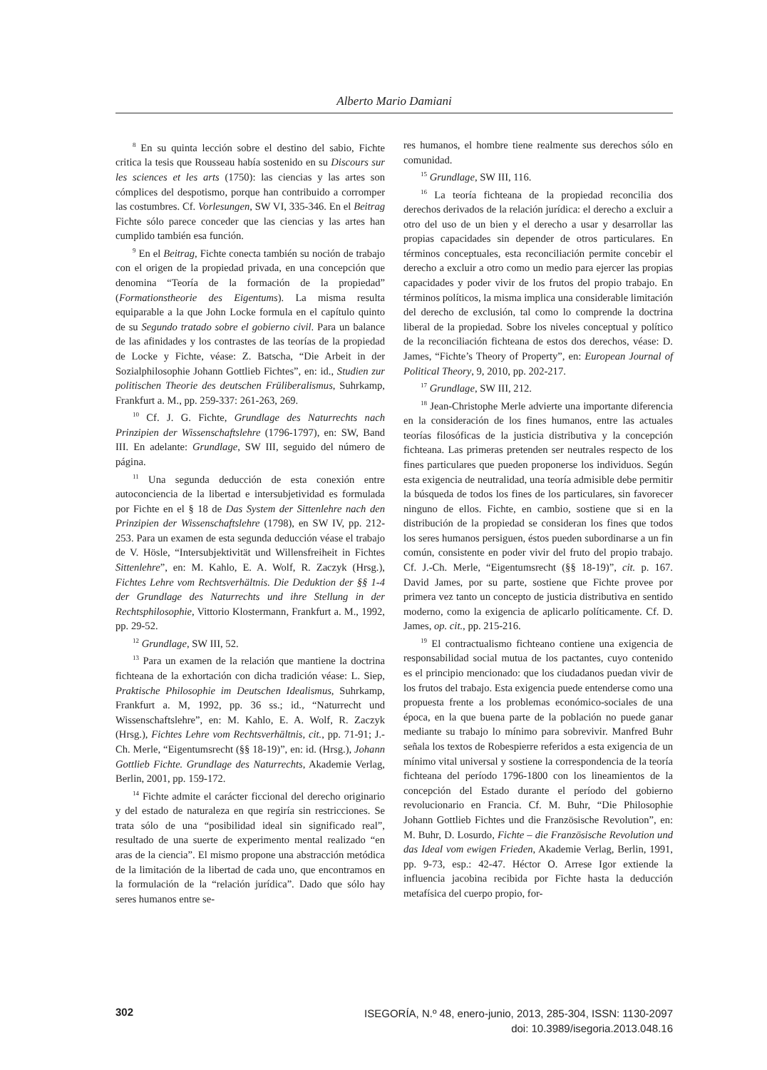Alberto Mario Damiani
<sup>8</sup> En su quinta lección sobre el destino del sabio, Fichte critica la tesis que Rousseau había sostenido en su Discours sur les sciences et les arts (1750): las ciencias y las artes son cómplices del despotismo, porque han contribuido a corromper las costumbres. Cf. Vorlesungen, SW VI, 335-346. En el Beitrag Fichte sólo parece conceder que las ciencias y las artes han cumplido también esa función.
<sup>9</sup> En el Beitrag, Fichte conecta también su noción de trabajo con el origen de la propiedad privada, en una concepción que denomina “Teoría de la formación de la propiedad” (Formationstheorie des Eigentums). La misma resulta equiparable a la que John Locke formula en el capítulo quinto de su Segundo tratado sobre el gobierno civil. Para un balance de las afinidades y los contrastes de las teorías de la propiedad de Locke y Fichte, véase: Z. Batscha, “Die Arbeit in der Sozialphilosophie Johann Gottlieb Fichtes”, en: id., Studien zur politischen Theorie des deutschen Früliberalismus, Suhrkamp, Frankfurt a. M., pp. 259-337: 261-263, 269.
<sup>10</sup> Cf. J. G. Fichte, Grundlage des Naturrechts nach Prinzipien der Wissenschaftslehre (1796-1797), en: SW, Band III. En adelante: Grundlage, SW III, seguido del número de página.
<sup>11</sup> Una segunda deducción de esta conexión entre autoconciencia de la libertad e intersubjetividad es formulada por Fichte en el § 18 de Das System der Sittenlehre nach den Prinzipien der Wissenschaftslehre (1798), en SW IV, pp. 212- 253. Para un examen de esta segunda deducción véase el trabajo de V. Hösle, “Intersubjektivität und Willensfreiheit in Fichtes Sittenlehre”, en: M. Kahlo, E. A. Wolf, R. Zaczyk (Hrsg.), Fichtes Lehre vom Rechtsverhältnis. Die Deduktion der §§ 1-4 der Grundlage des Naturrechts und ihre Stellung in der Rechtsphilosophie, Vittorio Klostermann, Frankfurt a. M., 1992, pp. 29-52.
<sup>12</sup> Grundlage, SW III, 52.
<sup>13</sup> Para un examen de la relación que mantiene la doctrina fichteana de la exhortación con dicha tradición véase: L. Siep, Praktische Philosophie im Deutschen Idealismus, Suhrkamp, Frankfurt a. M, 1992, pp. 36 ss.; id., “Naturrecht und Wissenschaftslehre”, en: M. Kahlo, E. A. Wolf, R. Zaczyk (Hrsg.), Fichtes Lehre vom Rechtsverhältnis, cit., pp. 71-91; J.-Ch. Merle, “Eigentumsrecht (§§ 18-19)”, en: id. (Hrsg.), Johann Gottlieb Fichte. Grundlage des Naturrechts, Akademie Verlag, Berlin, 2001, pp. 159-172.
<sup>14</sup> Fichte admite el carácter ficcional del derecho originario y del estado de naturaleza en que regiría sin restricciones. Se trata sólo de una “posibilidad ideal sin significado real”, resultado de una suerte de experimento mental realizado “en aras de la ciencia”. El mismo propone una abstracción metódica de la limitación de la libertad de cada uno, que encontramos en la formulación de la “relación jurídica”. Dado que sólo hay seres humanos entre se-
res humanos, el hombre tiene realmente sus derechos sólo en comunidad.
<sup>15</sup> Grundlage, SW III, 116.
<sup>16</sup> La teoría fichteana de la propiedad reconcilia dos derechos derivados de la relación jurídica: el derecho a excluir a otro del uso de un bien y el derecho a usar y desarrollar las propias capacidades sin depender de otros particulares. En términos conceptuales, esta reconciliación permite concebir el derecho a excluir a otro como un medio para ejercer las propias capacidades y poder vivir de los frutos del propio trabajo. En términos políticos, la misma implica una considerable limitación del derecho de exclusión, tal como lo comprende la doctrina liberal de la propiedad. Sobre los niveles conceptual y político de la reconciliación fichteana de estos dos derechos, véase: D. James, “Fichte’s Theory of Property”, en: European Journal of Political Theory, 9, 2010, pp. 202-217.
<sup>17</sup> Grundlage, SW III, 212.
<sup>18</sup> Jean-Christophe Merle advierte una importante diferencia en la consideración de los fines humanos, entre las actuales teorías filosóficas de la justicia distributiva y la concepción fichteana. Las primeras pretenden ser neutrales respecto de los fines particulares que pueden proponerse los individuos. Según esta exigencia de neutralidad, una teoría admisible debe permitir la búsqueda de todos los fines de los particulares, sin favorecer ninguno de ellos. Fichte, en cambio, sostiene que si en la distribución de la propiedad se consideran los fines que todos los seres humanos persiguen, éstos pueden subordinarse a un fin común, consistente en poder vivir del fruto del propio trabajo. Cf. J.-Ch. Merle, “Eigentumsrecht (§§ 18-19)”, cit. p. 167. David James, por su parte, sostiene que Fichte provee por primera vez tanto un concepto de justicia distributiva en sentido moderno, como la exigencia de aplicarlo políticamente. Cf. D. James, op. cit., pp. 215-216.
<sup>19</sup> El contractualismo fichteano contiene una exigencia de responsabilidad social mutua de los pactantes, cuyo contenido es el principio mencionado: que los ciudadanos puedan vivir de los frutos del trabajo. Esta exigencia puede entenderse como una propuesta frente a los problemas económico-sociales de una época, en la que buena parte de la población no puede ganar mediante su trabajo lo mínimo para sobrevivir. Manfred Buhr señala los textos de Robespierre referidos a esta exigencia de un mínimo vital universal y sostiene la correspondencia de la teoría fichteana del período 1796-1800 con los lineamientos de la concepción del Estado durante el período del gobierno revolucionario en Francia. Cf. M. Buhr, “Die Philosophie Johann Gottlieb Fichtes und die Französische Revolution”, en: M. Buhr, D. Losurdo, Fichte – die Französische Revolution und das Ideal vom ewigen Frieden, Akademie Verlag, Berlin, 1991, pp. 9-73, esp.: 42-47. Héctor O. Arrese Igor extiende la influencia jacobina recibida por Fichte hasta la deducción metafísica del cuerpo propio, for-
302
ISEGORÍA, N.º 48, enero-junio, 2013, 285-304, ISSN: 1130-2097
doi: 10.3989/isegoria.2013.048.16